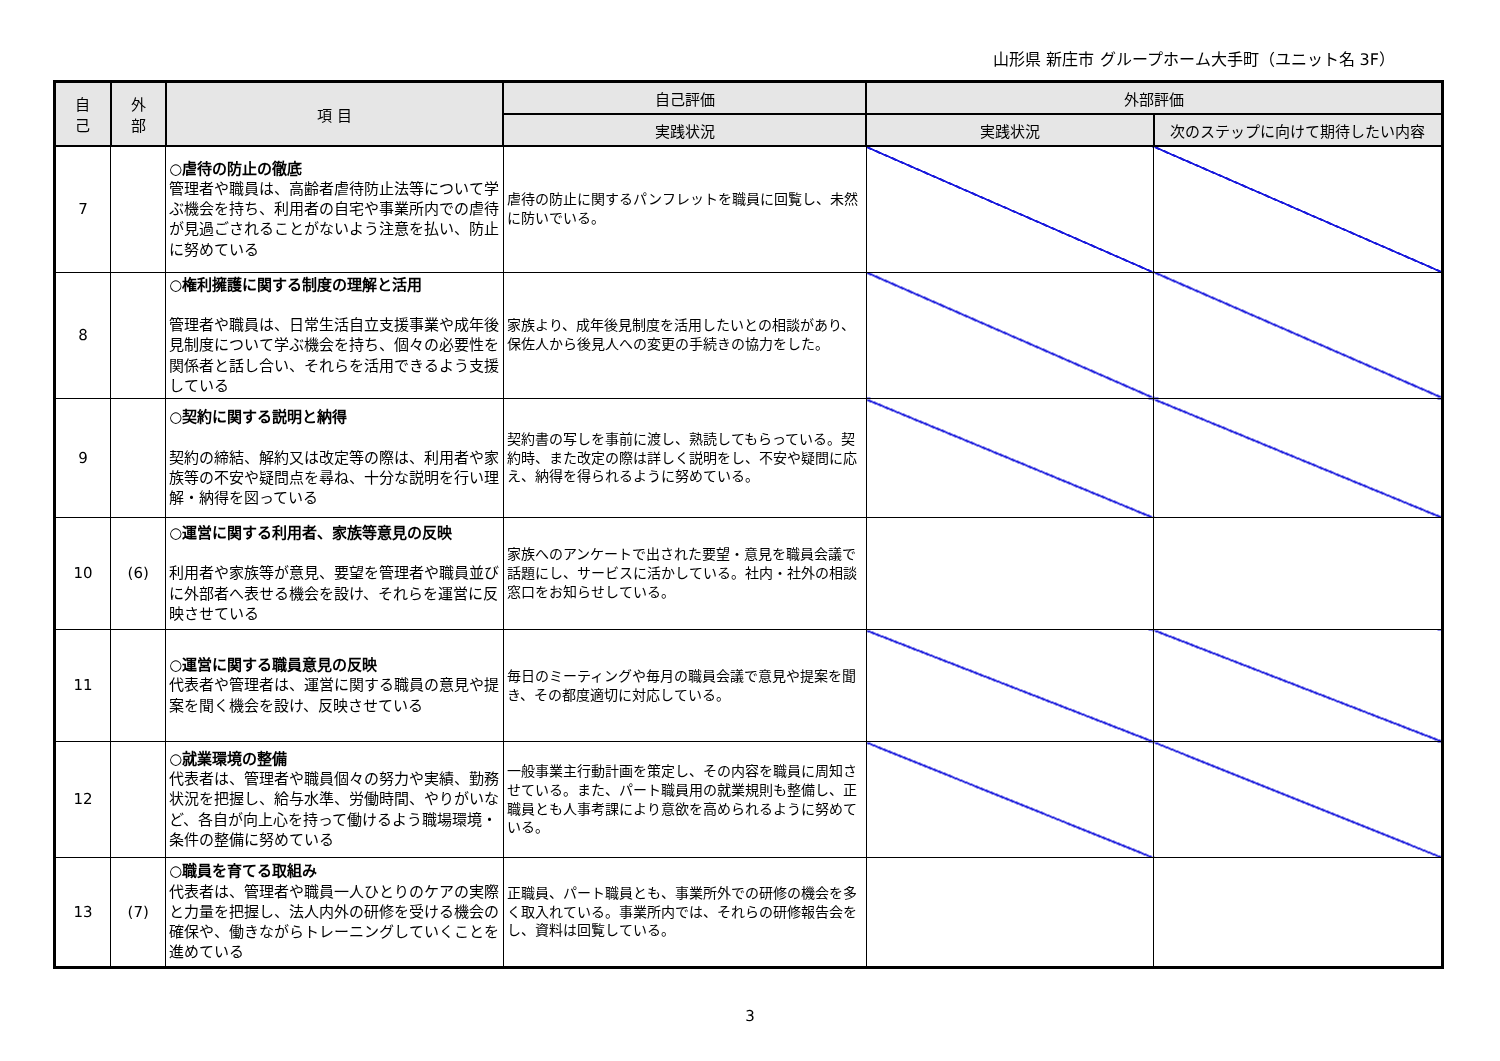山形県 新庄市 グループホーム大手町（ユニット名 3F）
| 自 己 | 外 部 | 項 目 | 自己評価 | 外部評価 | |
| --- | --- | --- | --- | --- | --- |
| | | | 実践状況 | 実践状況 | 次のステップに向けて期待したい内容 |
| 7 | | ○虐待の防止の徹底 管理者や職員は、高齢者虐待防止法等について学ぶ機会を持ち、利用者の自宅や事業所内での虐待が見過ごされることがないよう注意を払い、防止に努めている | 虐待の防止に関するパンフレットを職員に回覧し、未然に防いでいる。 | | |
| 8 | | ○権利擁護に関する制度の理解と活用 管理者や職員は、日常生活自立支援事業や成年後見制度について学ぶ機会を持ち、個々の必要性を関係者と話し合い、それらを活用できるよう支援している | 家族より、成年後見制度を活用したいとの相談があり、保佐人から後見人への変更の手続きの協力をした。 | | |
| 9 | | ○契約に関する説明と納得 契約の締結、解約又は改定等の際は、利用者や家族等の不安や疑問点を尋ね、十分な説明を行い理解・納得を図っている | 契約書の写しを事前に渡し、熟読してもらっている。契約時、また改定の際は詳しく説明をし、不安や疑問に応え、納得を得られるように努めている。 | | |
| 10 | (6) | ○運営に関する利用者、家族等意見の反映 利用者や家族等が意見、要望を管理者や職員並びに外部者へ表せる機会を設け、それらを運営に反映させている | 家族へのアンケートで出された要望・意見を職員会議で話題にし、サービスに活かしている。社内・社外の相談窓口をお知らせしている。 | | |
| 11 | | ○運営に関する職員意見の反映 代表者や管理者は、運営に関する職員の意見や提案を聞く機会を設け、反映させている | 毎日のミーティングや毎月の職員会議で意見や提案を聞き、その都度適切に対応している。 | | |
| 12 | | ○就業環境の整備 代表者は、管理者や職員個々の努力や実績、勤務状況を把握し、給与水準、労働時間、やりがいなど、各自が向上心を持って働けるよう職場環境・条件の整備に努めている | 一般事業主行動計画を策定し、その内容を職員に周知させている。また、パート職員用の就業規則も整備し、正職員とも人事考課により意欲を高められるように努めている。 | | |
| 13 | (7) | ○職員を育てる取組み 代表者は、管理者や職員一人ひとりのケアの実際と力量を把握し、法人内外の研修を受ける機会の確保や、働きながらトレーニングしていくことを進めている | 正職員、パート職員とも、事業所外での研修の機会を多く取入れている。事業所内では、それらの研修報告会をし、資料は回覧している。 | | |
3